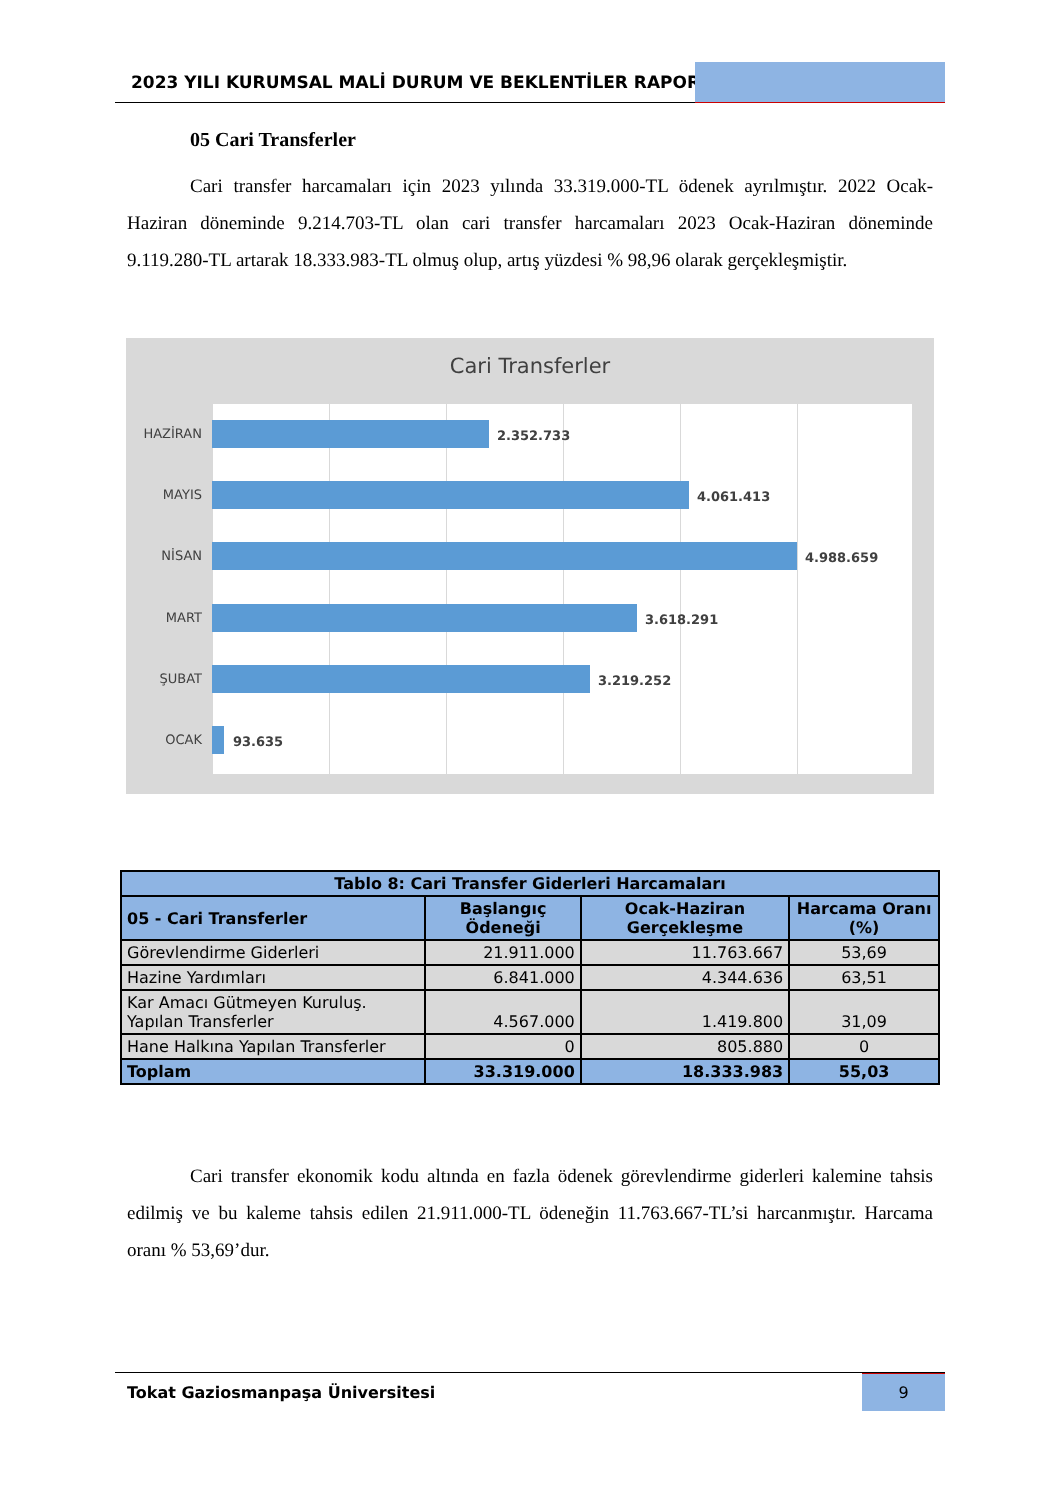2023 YILI KURUMSAL MALİ DURUM VE BEKLENTİLER RAPORU
05 Cari Transferler
Cari transfer harcamaları için 2023 yılında 33.319.000-TL ödenek ayrılmıştır. 2022 Ocak-Haziran döneminde 9.214.703-TL olan cari transfer harcamaları 2023 Ocak-Haziran döneminde 9.119.280-TL artarak 18.333.983-TL olmuş olup, artış yüzdesi % 98,96 olarak gerçekleşmiştir.
Cari Transferler
HAZİRAN 2.352.733
MAYIS 4.061.413
NİSAN 4.988.659
MART 3.618.291
ŞUBAT 3.219.252
OCAK 93.635
| Tablo 8: Cari Transfer Giderleri Harcamaları | | | |
| --- | --- | --- | --- |
| 05 - Cari Transferler | Başlangıç Ödeneği | Ocak-Haziran Gerçekleşme | Harcama Oranı (%) |
| Görevlendirme Giderleri | 21.911.000 | 11.763.667 | 53,69 |
| Hazine Yardımları | 6.841.000 | 4.344.636 | 63,51 |
| Kar Amacı Gütmeyen Kuruluş. Yapılan Transferler | 4.567.000 | 1.419.800 | 31,09 |
| Hane Halkına Yapılan Transferler | 0 | 805.880 | 0 |
| Toplam | 33.319.000 | 18.333.983 | 55,03 |
Cari transfer ekonomik kodu altında en fazla ödenek görevlendirme giderleri kalemine tahsis edilmiş ve bu kaleme tahsis edilen 21.911.000-TL ödeneğin 11.763.667-TL’si harcanmıştır. Harcama oranı % 53,69’dur.
Tokat Gaziosmanpaşa Üniversitesi
9